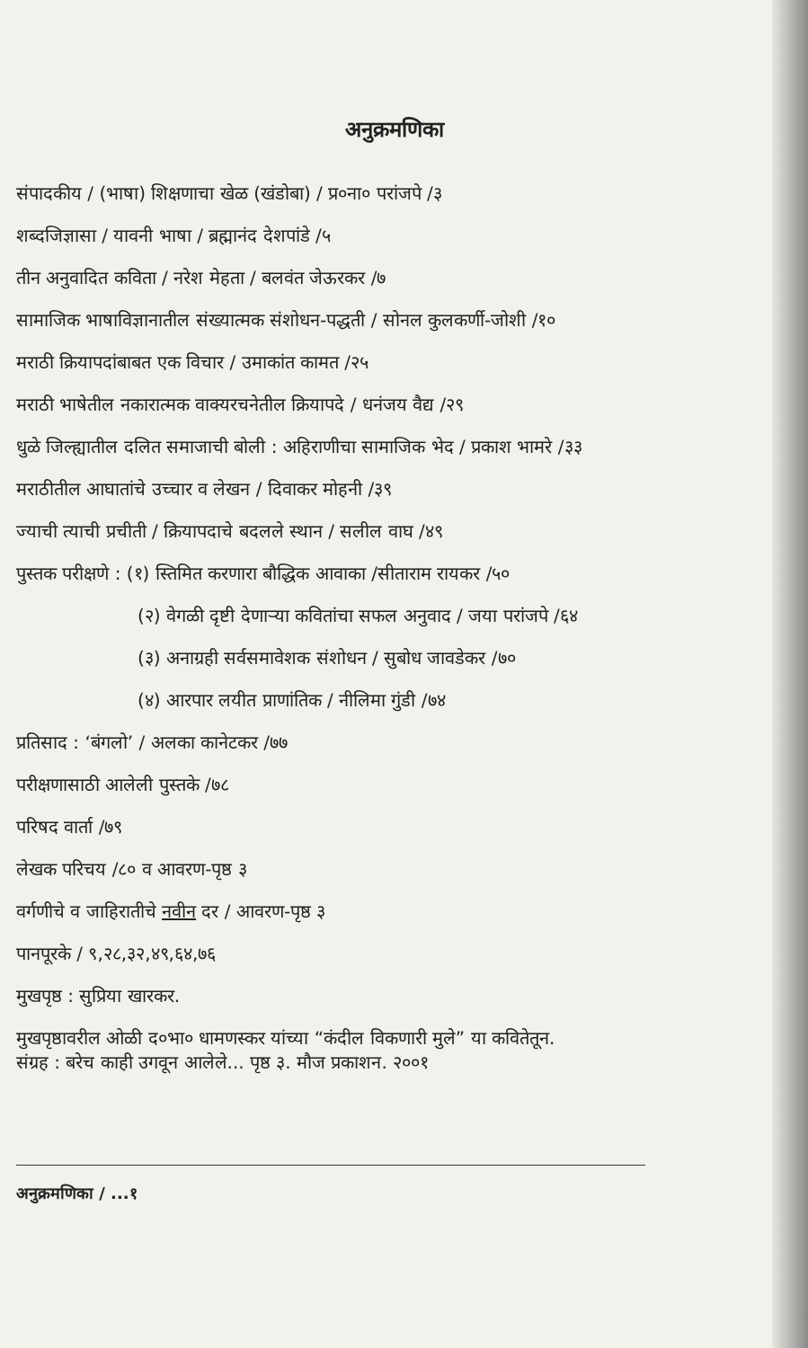अनुक्रमणिका
संपादकीय / (भाषा) शिक्षणाचा खेळ (खंडोबा) / प्र०ना० परांजपे /३
शब्दजिज्ञासा / यावनी भाषा / ब्रह्मानंद देशपांडे /५
तीन अनुवादित कविता / नरेश मेहता / बलवंत जेऊरकर /७
सामाजिक भाषाविज्ञानातील संख्यात्मक संशोधन-पद्धती / सोनल कुलकर्णी-जोशी /१०
मराठी क्रियापदांबाबत एक विचार / उमाकांत कामत /२५
मराठी भाषेतील नकारात्मक वाक्यरचनेतील क्रियापदे / धनंजय वैद्य /२९
धुळे जिल्ह्यातील दलित समाजाची बोली : अहिराणीचा सामाजिक भेद / प्रकाश भामरे /३३
मराठीतील आघातांचे उच्चार व लेखन / दिवाकर मोहनी /३९
ज्याची त्याची प्रचीती / क्रियापदाचे बदलले स्थान / सलील वाघ /४९
पुस्तक परीक्षणे : (१) स्तिमित करणारा बौद्धिक आवाका /सीताराम रायकर /५०
(२) वेगळी दृष्टी देणाऱ्या कवितांचा सफल अनुवाद / जया परांजपे /६४
(३) अनाग्रही सर्वसमावेशक संशोधन / सुबोध जावडेकर /७०
(४) आरपार लयीत प्राणांतिक / नीलिमा गुंडी /७४
प्रतिसाद : ‘बंगलो’ / अलका कानेटकर /७७
परीक्षणासाठी आलेली पुस्तके /७८
परिषद वार्ता /७९
लेखक परिचय /८० व आवरण-पृष्ठ ३
वर्गणीचे व जाहिरातीचे नवीन दर / आवरण-पृष्ठ ३
पानपूरके / ९,२८,३२,४९,६४,७६
मुखपृष्ठ : सुप्रिया खारकर.
मुखपृष्ठावरील ओळी द०भा० धामणस्कर यांच्या “कंदील विकणारी मुले” या कवितेतून.
संग्रह : बरेच काही उगवून आलेले... पृष्ठ ३. मौज प्रकाशन. २००१
अनुक्रमणिका / ...१